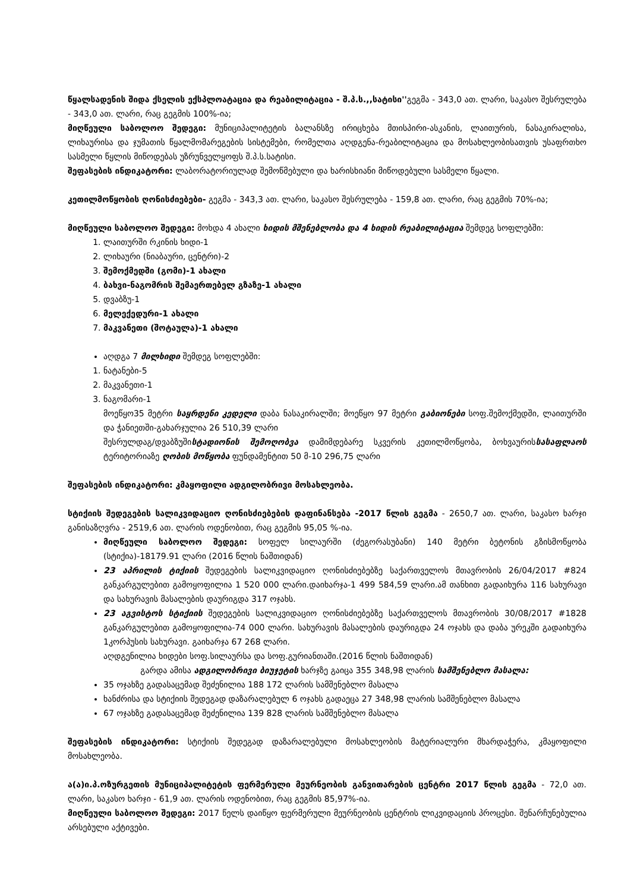წყალსადენის შიდა ქსელის ექსპლოატაცია და რეაბილიტაცია - შ.პ.ს.,,სატისი''გეგმა - 343,0 ათ. ლარი, საკასო შესრულება - 343,0 ათ. ლარი, რაც გეგმის 100%-ია;
მიღწეული საბოლოო შედეგი: მუნიციპალიტეტის ბალანსზე ირიცხება მთისპირი-ასკანის, ლაითურის, ნასაკირალისა, ლიხაურისა და ჯუმათის წყალმომარეგების სისტემები, რომელთა აღდგენა-რეაბილიტაცია და მოსახლეობისათვის უსაფრთხო სასმელი წყლის მიწოდებას უზრუნველყოფს შ.პ.ს.სატისი.
შეფასების ინდიკატორი: ლაბორატორიულად შემოწმებული და ხარისხიანი მიწოდებული სასმელი წყალი.
კეთილმოწყობის ღონისძიებები- გეგმა - 343,3 ათ. ლარი, საკასო შესრულება - 159,8 ათ. ლარი, რაც გეგმის 70%-ია;
მიღწეული საბოლოო შედეგი: მოხდა 4 ახალი ხიდის მშენებლობა და 4 ხიდის რეაბილიტაცია შემდეგ სოფლებში:
1. ლაითურში რკინის ხიდი-1
2. ლიხაური (ნიაბაური, ცენტრი)-2
3. შემოქმედში (გომი)-1 ახალი
4. ბახვი-ნაგომრის შემაერთებელ გზაზე-1 ახალი
5. დვაბზუ-1
6. მელექედური-1 ახალი
7. მაკვანეთი (შოტაულა)-1 ახალი
აღდგა 7 მილხიდი შემდეგ სოფლებში:
1. ნატანები-5
2. მაკვანეთი-1
3. ნაგომარი-1
მოეწყო35 მეტრი საყრდენი კედელი დაბა ნასაკირალში; მოეწყო 97 მეტრი გაბიონები სოფ.შემოქმედში, ლაითურში და ჭანიეთში-გახარჯულია 26 510,39 ლარი
შესრულდაგ/დვაბზუშისტადიონის შემოღობვა დამიმდებარე სკვერის კეთილმოწყობა, ბოხვაურისსასაფლაოს ტერიტორიაზე ღობის მოწყობა ფუნდამენტით 50 მ-10 296,75 ლარი
შეფასების ინდიკატორი: კმაყოფილი ადგილობრივი მოსახლეობა.
სტიქიის შედეგების სალიკვიდაციო ღონისძიებების დაფინანსება -2017 წლის გეგმა - 2650,7 ათ. ლარი, საკასო ხარჯი განისაზღვრა - 2519,6 ათ. ლარის ოდენობით, რაც გეგმის 95,05 %-ია.
მიღწეული საბოლოო შედეგი: სოფელ სილაურში (ძეგორასუბანი) 140 მეტრი ბეტონის გზისმოწყობა (სტიქია)-18179.91 ლარი (2016 წლის ნაშთიდან)
23 აპრილის ტიქიის შედეგების სალიკვიდაციო ღონისძიებებზე საქართველოს მთავრობის 26/04/2017 #824 განკარგულებით გამოყოფილია 1 520 000 ლარი.დაიხარჯა-1 499 584,59 ლარი.ამ თანხით გადაიხურა 116 სახურავი და სახურავის მასალების დაურიგდა 317 ოჯახს.
23 აგვისტოს სტიქიის შედეგების სალიკვიდაციო ღონისძიებებზე საქართველოს მთავრობის 30/08/2017 #1828 განკარგულებით გამოყოფილია-74 000 ლარი. სახურავის მასალების დაურიგდა 24 ოჯახს და დაბა ურეკში გადაიხურა 1კორპუსის სახურავი. გაიხარჯა 67 268 ლარი.
აღდგენილია ხიდები სოფ.სილაურსა და სოფ.გურიანთაში.(2016 წლის ნაშთიდან)
გარდა ამისა ადგილობრივი ბიუჯეტის ხარჯზე გაიცა 355 348,98 ლარის სამშენებლო მასალა:
35 ოჯახზე გადასაცემად შეძენილია 188 172 ლარის სამშენებლო მასალა
ხანძრისა და სტიქიის შედეგად დაზარალებულ 6 ოჯახს გადაეცა 27 348,98 ლარის სამშენებლო მასალა
67 ოჯახზე გადასაცემად შეძენილია 139 828 ლარის სამშენებლო მასალა
შეფასების ინდიკატორი: სტიქიის შედეგად დაზარალებული მოსახლეობის მატერიალური მხარდაჭერა, კმაყოფილი მოსახლეობა.
ა(ა)ი.პ.ოზურგეთის მუნიციპალიტეტის ფერმერული მეურნეობის განვითარების ცენტრი 2017 წლის გეგმა - 72,0 ათ. ლარი, საკასო ხარჯი - 61,9 ათ. ლარის ოდენობით, რაც გეგმის 85,97%-ია.
მიღწეული საბოლოო შედეგი: 2017 წელს დაიწყო ფერმერული მეურნეობის ცენტრის ლიკვიდაციის პროცესი. შენარჩუნებულია არსებული აქტივები.